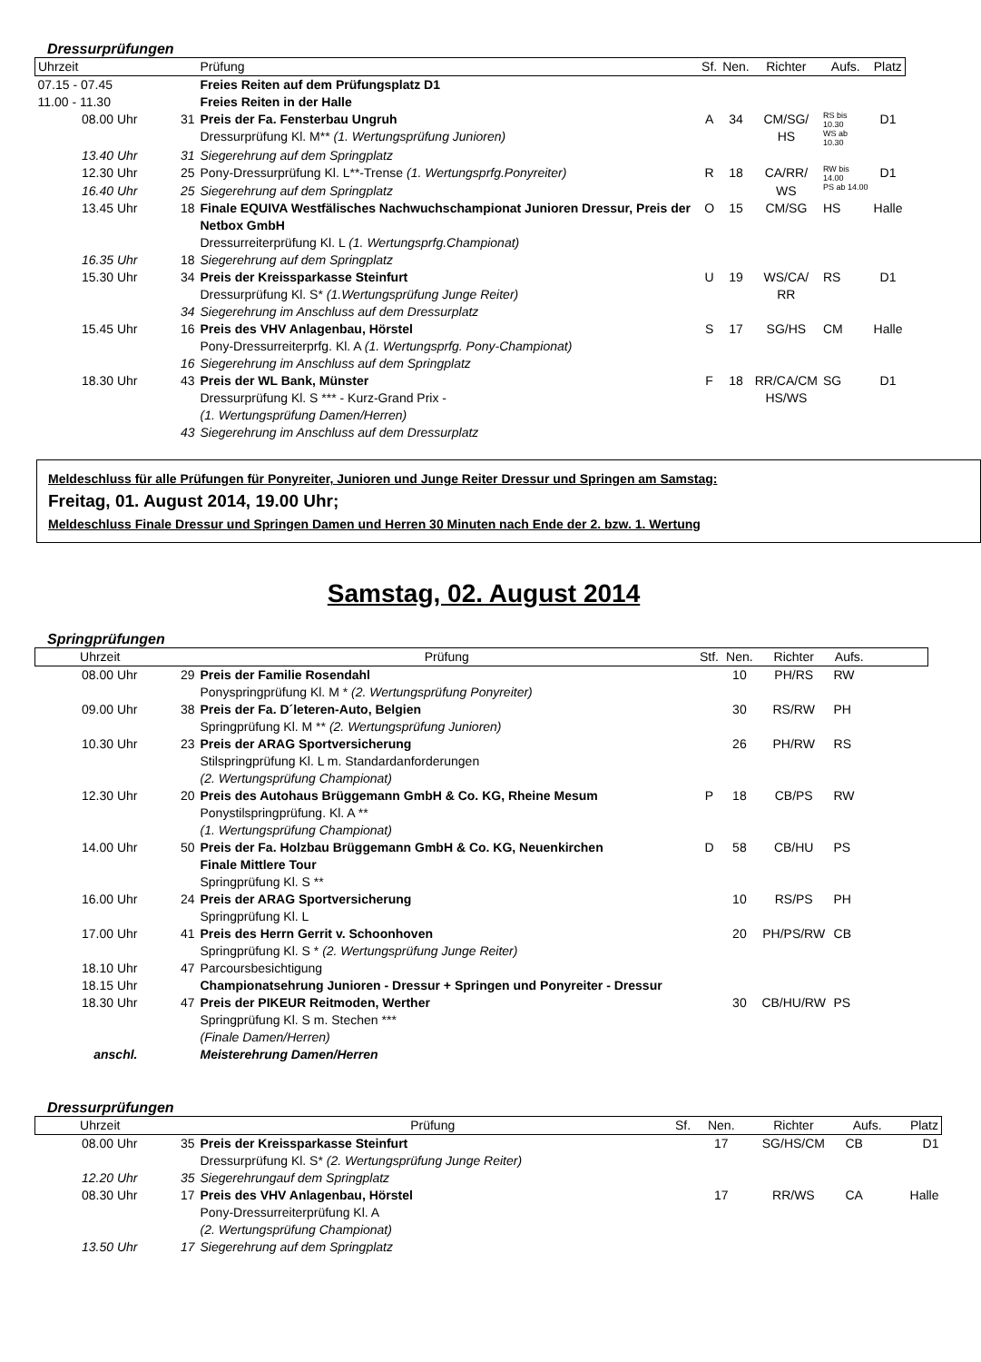Dressurprüfungen
| Uhrzeit | | Prüfung | Sf. | Nen. | Richter | Aufs. | Platz |
| --- | --- | --- | --- | --- | --- | --- | --- |
| 07.15 - 07.45 | | Freies Reiten auf dem Prüfungsplatz D1 | | | | | |
| 11.00 - 11.30 | | Freies Reiten in der Halle | | | | | |
| 08.00 Uhr | 31 | Preis der Fa. Fensterbau Ungruh Dressurprüfung Kl. M** (1. Wertungsprüfung Junioren) | A | 34 | CM/SG/ HS | RS bis 10.30 WS ab 10.30 | D1 |
| 13.40 Uhr | 31 | Siegerehrung auf dem Springplatz | | | | | |
| 12.30 Uhr | 25 | Pony-Dressurprüfung Kl. L**-Trense (1. Wertungsprfg.Ponyreiter) | R | 18 | CA/RR/ | RW bis 14.00 | D1 |
| 16.40 Uhr | 25 | Siegerehrung auf dem Springplatz | | | WS | PS ab 14.00 | |
| 13.45 Uhr | 18 | Finale EQUIVA Westfälisches Nachwuchschampionat Junioren Dressur, Preis der Netbox GmbH Dressurreiterprüfung Kl. L (1. Wertungsprfg.Championat) | O | 15 | CM/SG | HS | Halle |
| 16.35 Uhr | 18 | Siegerehrung auf dem Springplatz | | | | | |
| 15.30 Uhr | 34 | Preis der Kreissparkasse Steinfurt Dressurprüfung Kl. S* (1.Wertungsprüfung Junge Reiter) | U | 19 | WS/CA/ RR | RS | D1 |
| | 34 | Siegerehrung im Anschluss auf dem Dressurplatz | | | | | |
| 15.45 Uhr | 16 | Preis des VHV Anlagenbau, Hörstel Pony-Dressurreiterprfg. Kl. A (1. Wertungsprfg. Pony-Championat) | S | 17 | SG/HS | CM | Halle |
| | 16 | Siegerehrung im Anschluss auf dem Springplatz | | | | | |
| 18.30 Uhr | 43 | Preis der WL Bank, Münster Dressurprüfung Kl. S *** - Kurz-Grand Prix - (1. Wertungsprüfung Damen/Herren) | F | 18 | RR/CA/CM HS/WS | SG | D1 |
| | 43 | Siegerehrung im Anschluss auf dem Dressurplatz | | | | | |
Meldeschluss für alle Prüfungen für Ponyreiter, Junioren und Junge Reiter Dressur und Springen am Samstag:
Freitag, 01. August 2014, 19.00 Uhr;
Meldeschluss Finale Dressur und Springen Damen und Herren 30 Minuten nach Ende der 2. bzw. 1. Wertung
Samstag, 02. August 2014
Springprüfungen
| Uhrzeit | | Prüfung | Stf. | Nen. | Richter | Aufs. | |
| --- | --- | --- | --- | --- | --- | --- | --- |
| 08.00 Uhr | 29 | Preis der Familie Rosendahl Ponyspringprüfung Kl. M * (2. Wertungsprüfung Ponyreiter) | | 10 | PH/RS | RW | |
| 09.00 Uhr | 38 | Preis der Fa. D´leteren-Auto, Belgien Springprüfung Kl. M ** (2. Wertungsprüfung Junioren) | | 30 | RS/RW | PH | |
| 10.30 Uhr | 23 | Preis der ARAG Sportversicherung Stilspringprüfung Kl. L m. Standardanforderungen (2. Wertungsprüfung Championat) | | 26 | PH/RW | RS | |
| 12.30 Uhr | 20 | Preis des Autohaus Brüggemann GmbH & Co. KG, Rheine Mesum Ponystilspringprüfung. Kl. A ** (1. Wertungsprüfung Championat) | P | 18 | CB/PS | RW | |
| 14.00 Uhr | 50 | Preis der Fa. Holzbau Brüggemann GmbH & Co. KG, Neuenkirchen Finale Mittlere Tour Springprüfung Kl. S ** | D | 58 | CB/HU | PS | |
| 16.00 Uhr | 24 | Preis der ARAG Sportversicherung Springprüfung Kl. L | | 10 | RS/PS | PH | |
| 17.00 Uhr | 41 | Preis des Herrn Gerrit v. Schoonhoven Springprüfung Kl. S * (2. Wertungsprüfung Junge Reiter) | | 20 | PH/PS/RW | CB | |
| 18.10 Uhr | 47 | Parcoursbesichtigung | | | | | |
| 18.15 Uhr | | Championatsehrung Junioren - Dressur + Springen und Ponyreiter - Dressur | | | | | |
| 18.30 Uhr | 47 | Preis der PIKEUR Reitmoden, Werther Springprüfung Kl. S m. Stechen *** (Finale Damen/Herren) | | 30 | CB/HU/RW | PS | |
| anschl. | | Meisterehrung Damen/Herren | | | | | |
Dressurprüfungen
| Uhrzeit | | Prüfung | Sf. | Nen. | Richter | Aufs. | Platz |
| --- | --- | --- | --- | --- | --- | --- | --- |
| 08.00 Uhr | 35 | Preis der Kreissparkasse Steinfurt Dressurprüfung Kl. S* (2. Wertungsprüfung Junge Reiter) | | 17 | SG/HS/CM | CB | D1 |
| 12.20 Uhr | 35 | Siegerehrungauf dem Springplatz | | | | | |
| 08.30 Uhr | 17 | Preis des VHV Anlagenbau, Hörstel Pony-Dressurreiterprüfung Kl. A (2. Wertungsprüfung Championat) | | 17 | RR/WS | CA | Halle |
| 13.50 Uhr | 17 | Siegerehrung auf dem Springplatz | | | | | |